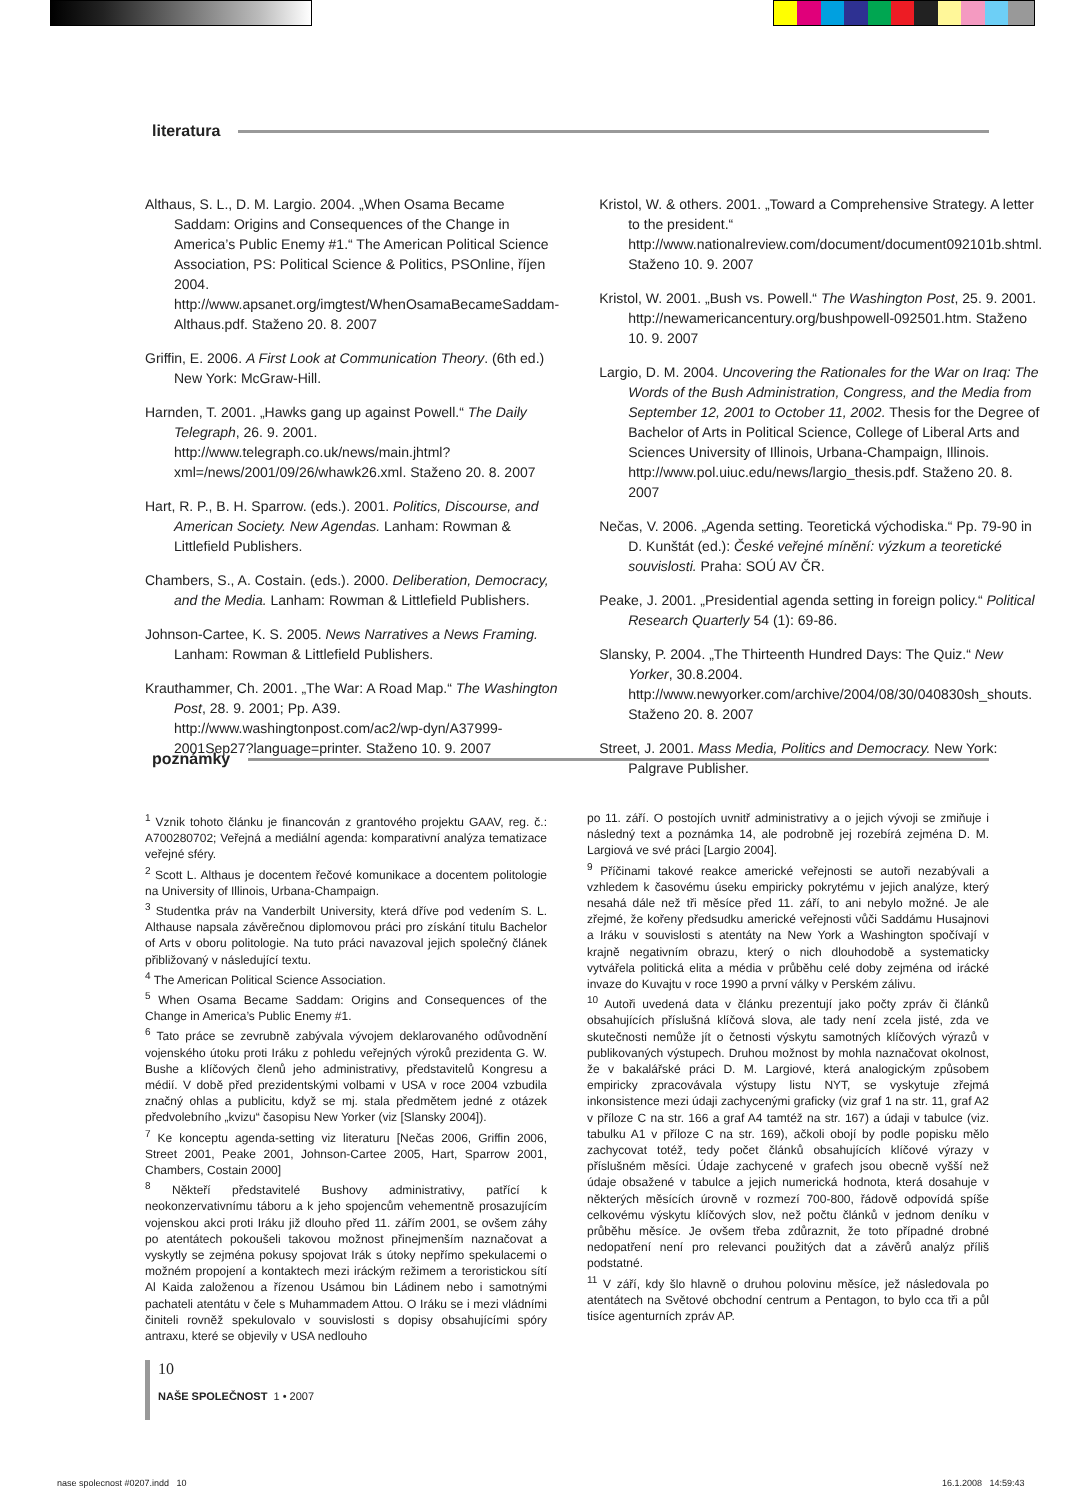literatura
Althaus, S. L., D. M. Largio. 2004. „When Osama Became Saddam: Origins and Consequences of the Change in America’s Public Enemy #1.“ The American Political Science Association, PS: Political Science & Politics, PSOnline, říjen 2004. http://www.apsanet.org/imgtest/WhenOsamaBecameSaddam-Althaus.pdf. Staženo 20. 8. 2007
Griffin, E. 2006. A First Look at Communication Theory. (6th ed.) New York: McGraw-Hill.
Harnden, T. 2001. „Hawks gang up against Powell.“ The Daily Telegraph, 26. 9. 2001. http://www.telegraph.co.uk/news/main.jhtml?xml=/news/2001/09/26/whawk26.xml. Staženo 20. 8. 2007
Hart, R. P., B. H. Sparrow. (eds.). 2001. Politics, Discourse, and American Society. New Agendas. Lanham: Rowman & Littlefield Publishers.
Chambers, S., A. Costain. (eds.). 2000. Deliberation, Democracy, and the Media. Lanham: Rowman & Littlefield Publishers.
Johnson-Cartee, K. S. 2005. News Narratives a News Framing. Lanham: Rowman & Littlefield Publishers.
Krauthammer, Ch. 2001. „The War: A Road Map.“ The Washington Post, 28. 9. 2001; Pp. A39. http://www.washingtonpost.com/ac2/wp-dyn/A37999-2001Sep27?language=printer. Staženo 10. 9. 2007
Kristol, W. & others. 2001. „Toward a Comprehensive Strategy. A letter to the president.“ http://www.nationalreview.com/document/document092101b.shtml. Staženo 10. 9. 2007
Kristol, W. 2001. „Bush vs. Powell.“ The Washington Post, 25. 9. 2001. http://newamericancentury.org/bushpowell-092501.htm. Staženo 10. 9. 2007
Largio, D. M. 2004. Uncovering the Rationales for the War on Iraq: The Words of the Bush Administration, Congress, and the Media from September 12, 2001 to October 11, 2002. Thesis for the Degree of Bachelor of Arts in Political Science, College of Liberal Arts and Sciences University of Illinois, Urbana-Champaign, Illinois. http://www.pol.uiuc.edu/news/largio_thesis.pdf. Staženo 20. 8. 2007
Nečas, V. 2006. „Agenda setting. Teoretická východiska.“ Pp. 79-90 in D. Kunštát (ed.): České veřejné mínění: výzkum a teoretické souvislosti. Praha: SOÚ AV ČR.
Peake, J. 2001. „Presidential agenda setting in foreign policy.“ Political Research Quarterly 54 (1): 69-86.
Slansky, P. 2004. „The Thirteenth Hundred Days: The Quiz.“ New Yorker, 30.8.2004. http://www.newyorker.com/archive/2004/08/30/040830sh_shouts. Staženo 20. 8. 2007
Street, J. 2001. Mass Media, Politics and Democracy. New York: Palgrave Publisher.
poznámky
<sup>1</sup> Vznik tohoto článku je financován z grantového projektu GAAV, reg. č.: A700280702; Veřejná a mediální agenda: komparativní analýza tematizace veřejné sféry.
<sup>2</sup> Scott L. Althaus je docentem řečové komunikace a docentem politologie na University of Illinois, Urbana-Champaign.
<sup>3</sup> Studentka práv na Vanderbilt University, která dříve pod vedením S. L. Althause napsala závěrečnou diplomovou práci pro získání titulu Bachelor of Arts v oboru politologie. Na tuto práci navazoval jejich společný článek přibližovaný v následující textu.
<sup>4</sup> The American Political Science Association.
<sup>5</sup> When Osama Became Saddam: Origins and Consequences of the Change in America’s Public Enemy #1.
<sup>6</sup> Tato práce se zevrubně zabývala vývojem deklarovaného odůvodnění vojenského útoku proti Iráku z pohledu veřejných výroků prezidenta G. W. Bushe a klíčových členů jeho administrativy, představitelů Kongresu a médií. V době před prezidentskými volbami v USA v roce 2004 vzbudila značný ohlas a publicitu, když se mj. stala předmětem jedné z otázek předvolebního „kvizu“ časopisu New Yorker (viz [Slansky 2004]).
<sup>7</sup> Ke konceptu agenda-setting viz literaturu [Nečas 2006, Griffin 2006, Street 2001, Peake 2001, Johnson-Cartee 2005, Hart, Sparrow 2001, Chambers, Costain 2000]
<sup>8</sup> Někteří představitelé Bushovy administrativy, patřící k neokonzervativnímu táboru a k jeho spojencům vehementně prosazujícím vojenskou akci proti Iráku již dlouho před 11. zářím 2001, se ovšem záhy po atentátech pokoušeli takovou možnost přinejmenším naznačovat a vyskytly se zejména pokusy spojovat Irák s útoky nepřímo spekulacemi o možném propojení a kontaktech mezi iráckým režimem a teroristickou sítí Al Kaida založenou a řízenou Usámou bin Ládinem nebo i samotnými pachateli atentátu v čele s Muhammadem Attou. O Iráku se i mezi vládními činiteli rovněž spekulovalo v souvislosti s dopisy obsahujícími spóry antraxu, které se objevily v USA nedlouho
po 11. září. O postojích uvnitř administrativy a o jejich vývoji se zmiňuje i následný text a poznámka 14, ale podrobně jej rozebírá zejména D. M. Largiová ve své práci [Largio 2004].
<sup>9</sup> Příčinami takové reakce americké veřejnosti se autoři nezabývali a vzhledem k časovému úseku empiricky pokrytému v jejich analýze, který nesahá dále než tři měsíce před 11. září, to ani nebylo možné. Je ale zřejmé, že kořeny předsudku americké veřejnosti vůči Saddámu Husajnovi a Iráku v souvislosti s atentáty na New York a Washington spočívají v krajně negativním obrazu, který o nich dlouhodobě a systematicky vytvářela politická elita a média v průběhu celé doby zejména od irácké invaze do Kuvajtu v roce 1990 a první války v Perském zálivu.
<sup>10</sup> Autoři uvedená data v článku prezentují jako počty zpráv či článků obsahujících příslušná klíčová slova, ale tady není zcela jisté, zda ve skutečnosti nemůže jít o četnosti výskytu samotných klíčových výrazů v publikovaných výstupech. Druhou možnost by mohla naznačovat okolnost, že v bakalářské práci D. M. Largiové, která analogickým způsobem empiricky zpracovávala výstupy listu NYT, se vyskytuje zřejmá inkonsistence mezi údaji zachycenými graficky (viz graf 1 na str. 11, graf A2 v příloze C na str. 166 a graf A4 tamtéž na str. 167) a údaji v tabulce (viz. tabulku A1 v příloze C na str. 169), ačkoli obojí by podle popisku mělo zachycovat totéž, tedy počet článků obsahujících klíčové výrazy v příslušném měsíci. Údaje zachycené v grafech jsou obecně vyšší než údaje obsažené v tabulce a jejich numerická hodnota, která dosahuje v některých měsících úrovně v rozmezí 700-800, řádově odpovídá spíše celkovému výskytu klíčových slov, než počtu článků v jednom deníku v průběhu měsíce. Je ovšem třeba zdůraznit, že toto případné drobné nedopatření není pro relevanci použitých dat a závěrů analýz příliš podstatné.
<sup>11</sup> V září, kdy šlo hlavně o druhou polovinu měsíce, jež následovala po atentátech na Světové obchodní centrum a Pentagon, to bylo cca tři a půl tisíce agenturních zpráv AP.
10
NAŠE SPOLEČNOST 1 • 2007
nase spolecnost #0207.indd 10
16.1.2008 14:59:43